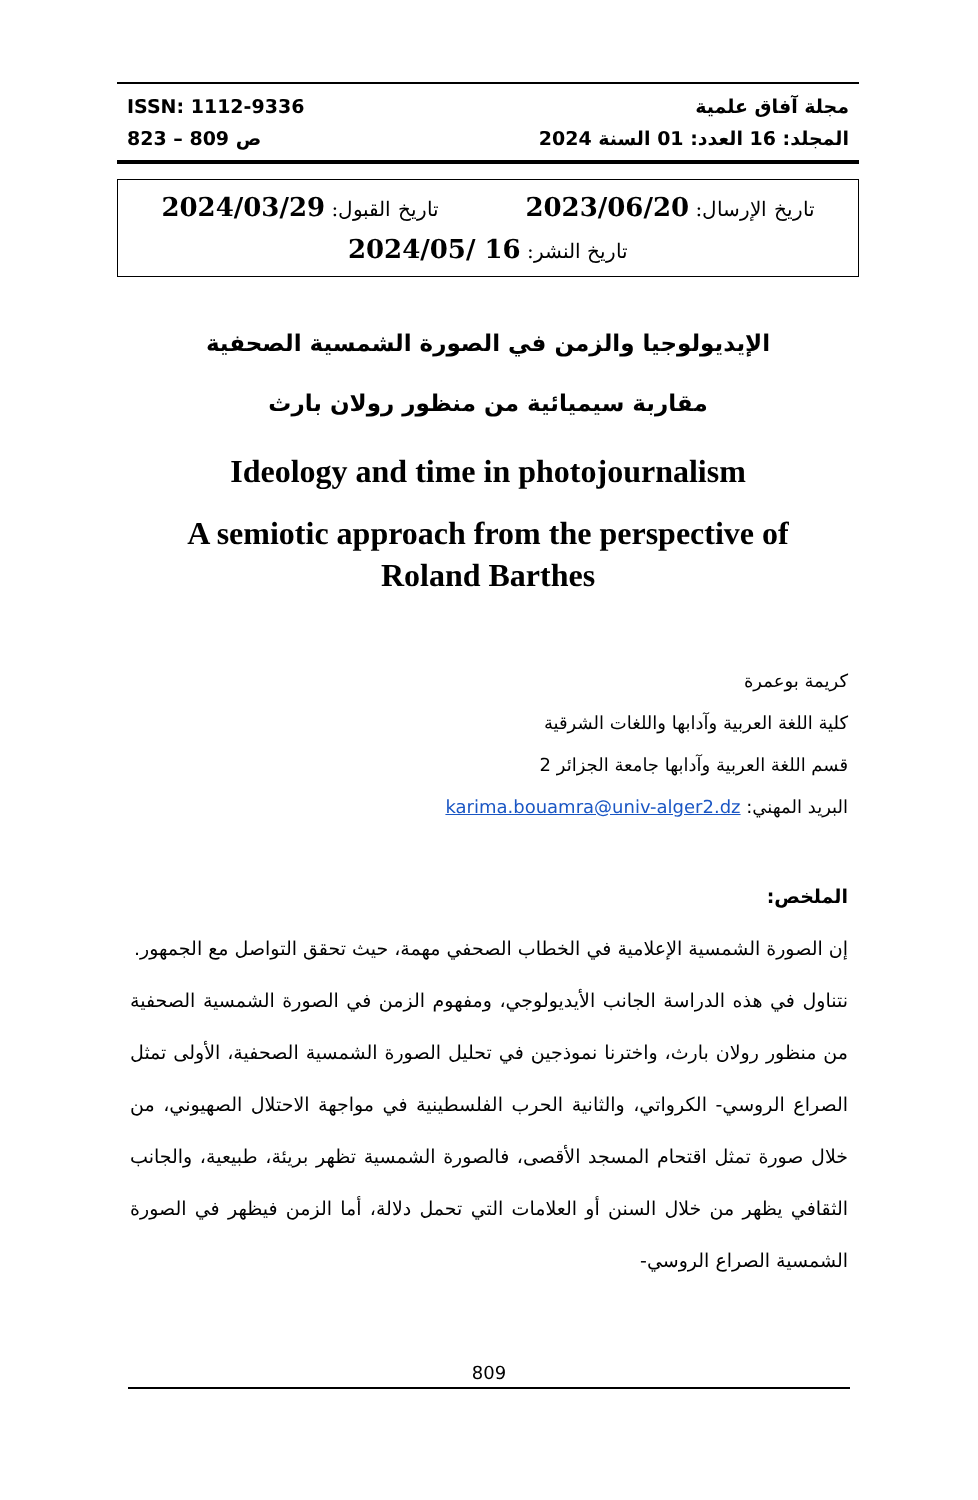ISSN: 1112-9336
ص 809 – 823
مجلة آفاق علمية
المجلد: 16 العدد: 01 السنة 2024
تاريخ الإرسال: 2023/06/20 تاريخ القبول: 2024/03/29
تاريخ النشر: 16 /2024/05
الإيديولوجيا والزمن في الصورة الشمسية الصحفية
مقاربة سيميائية من منظور رولان بارث
Ideology and time in photojournalism
A semiotic approach from the perspective of
Roland Barthes
كريمة بوعمرة
كلية اللغة العربية وآدابها واللغات الشرقية
قسم اللغة العربية وآدابها جامعة الجزائر 2
البريد المهني: karima.bouamra@univ-alger2.dz
الملخص:
إن الصورة الشمسية الإعلامية في الخطاب الصحفي مهمة، حيث تحقق التواصل مع الجمهور.
نتناول في هذه الدراسة الجانب الأيديولوجي، ومفهوم الزمن في الصورة الشمسية الصحفية من منظور رولان بارث، واخترنا نموذجين في تحليل الصورة الشمسية الصحفية، الأولى تمثل الصراع الروسي- الكرواتي، والثانية الحرب الفلسطينية في مواجهة الاحتلال الصهيوني، من خلال صورة تمثل اقتحام المسجد الأقصى، فالصورة الشمسية تظهر بريئة، طبيعية، والجانب الثقافي يظهر من خلال السنن أو العلامات التي تحمل دلالة، أما الزمن فيظهر في الصورة الشمسية الصراع الروسي-
809